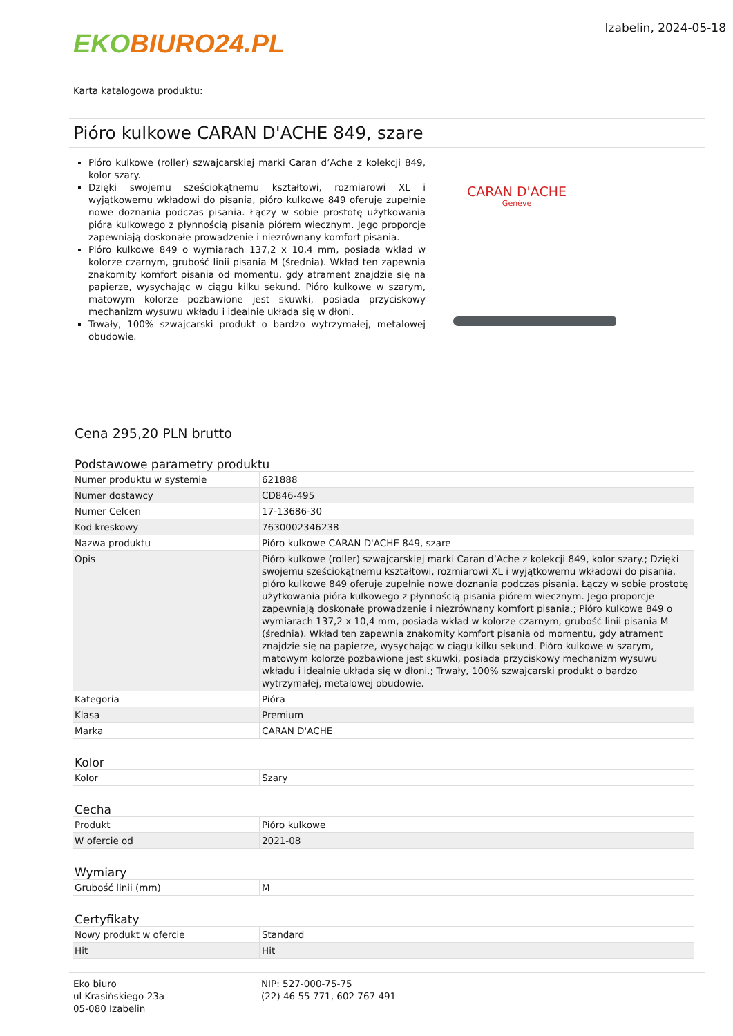EKO BIURO24.PL
Izabelin, 2024-05-18
Karta katalogowa produktu:
Pióro kulkowe CARAN D'ACHE 849, szare
Pióro kulkowe (roller) szwajcarskiej marki Caran d’Ache z kolekcji 849, kolor szary.
Dzięki swojemu sześciokątnemu kształtowi, rozmiarowi XL i wyjątkowemu wkładowi do pisania, pióro kulkowe 849 oferuje zupełnie nowe doznania podczas pisania. Łączy w sobie prostotę użytkowania pióra kulkowego z płynnością pisania piórem wiecznym. Jego proporcje zapewniają doskonałe prowadzenie i niezrównany komfort pisania.
Pióro kulkowe 849 o wymiarach 137,2 x 10,4 mm, posiada wkład w kolorze czarnym, grubość linii pisania M (średnia). Wkład ten zapewnia znakomity komfort pisania od momentu, gdy atrament znajdzie się na papierze, wysychając w ciągu kilku sekund. Pióro kulkowe w szarym, matowym kolorze pozbawione jest skuwki, posiada przyciskowy mechanizm wysuwu wkładu i idealnie układa się w dłoni.
Trwały, 100% szwajcarski produkt o bardzo wytrzymałej, metalowej obudowie.
CARAN D'ACHE
Genève
Cena 295,20 PLN brutto
Podstawowe parametry produktu
| Numer produktu w systemie | 621888 |
| Numer dostawcy | CD846-495 |
| Numer Celcen | 17-13686-30 |
| Kod kreskowy | 7630002346238 |
| Nazwa produktu | Pióro kulkowe CARAN D'ACHE 849, szare |
| Opis | Pióro kulkowe (roller) szwajcarskiej marki Caran d’Ache z kolekcji 849, kolor szary.; Dzięki swojemu sześciokątnemu kształtowi, rozmiarowi XL i wyjątkowemu wkładowi do pisania, pióro kulkowe 849 oferuje zupełnie nowe doznania podczas pisania. Łączy w sobie prostotę użytkowania pióra kulkowego z płynnością pisania piórem wiecznym. Jego proporcje zapewniają doskonałe prowadzenie i niezrównany komfort pisania.; Pióro kulkowe 849 o wymiarach 137,2 x 10,4 mm, posiada wkład w kolorze czarnym, grubość linii pisania M (średnia). Wkład ten zapewnia znakomity komfort pisania od momentu, gdy atrament znajdzie się na papierze, wysychając w ciągu kilku sekund. Pióro kulkowe w szarym, matowym kolorze pozbawione jest skuwki, posiada przyciskowy mechanizm wysuwu wkładu i idealnie układa się w dłoni.; Trwały, 100% szwajcarski produkt o bardzo wytrzymałej, metalowej obudowie. |
| Kategoria | Pióra |
| Klasa | Premium |
| Marka | CARAN D'ACHE |
Kolor
| Kolor | Szary |
Cecha
| Produkt | Pióro kulkowe |
| W ofercie od | 2021-08 |
Wymiary
| Grubość linii (mm) | M |
Certyfikaty
| Nowy produkt w ofercie | Standard |
| Hit | Hit |
Eko biuro
ul Krasińskiego 23a
05-080 Izabelin
NIP: 527-000-75-75
(22) 46 55 771, 602 767 491